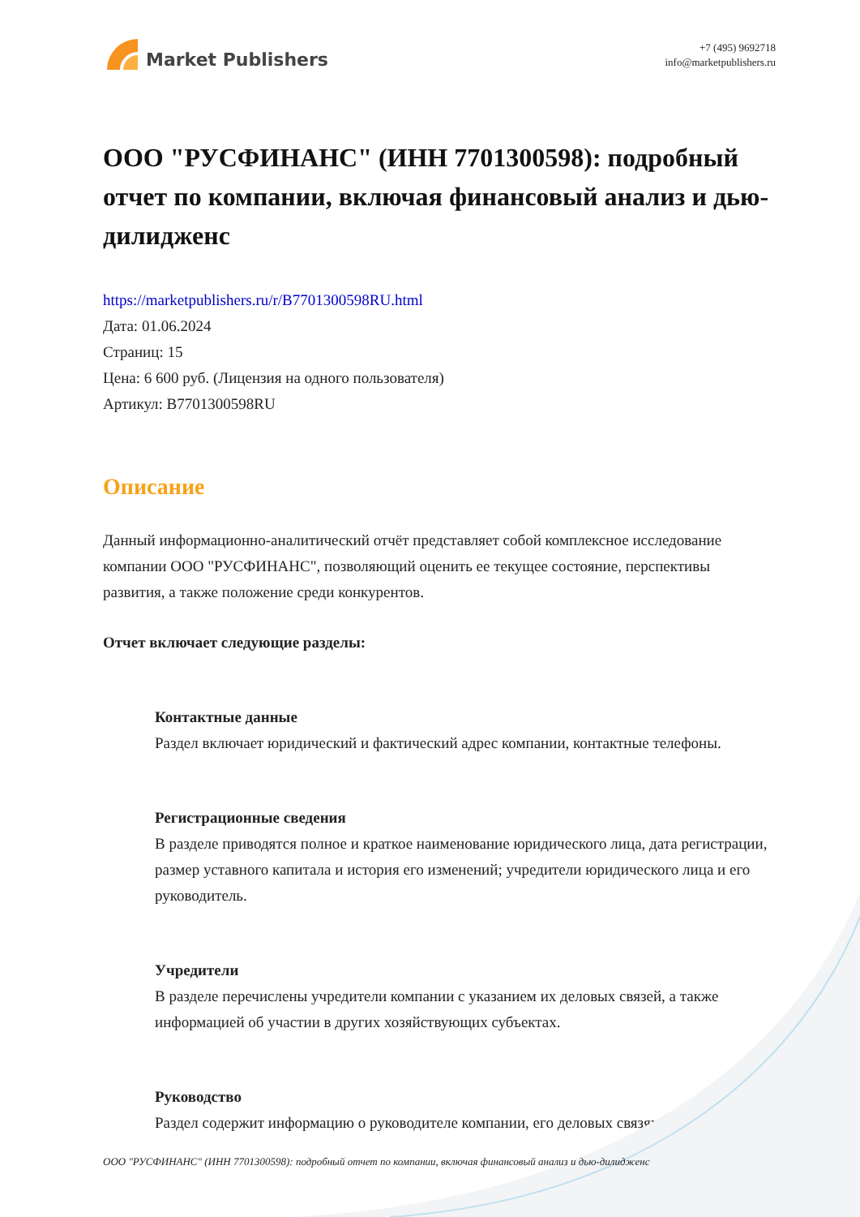Market Publishers
+7 (495) 9692718
info@marketpublishers.ru
ООО "РУСФИНАНС" (ИНН 7701300598): подробный отчет по компании, включая финансовый анализ и дью-дилидженс
https://marketpublishers.ru/r/B7701300598RU.html
Дата: 01.06.2024
Страниц: 15
Цена: 6 600 руб. (Лицензия на одного пользователя)
Артикул: B7701300598RU
Описание
Данный информационно-аналитический отчёт представляет собой комплексное исследование компании ООО "РУСФИНАНС", позволяющий оценить ее текущее состояние, перспективы развития, а также положение среди конкурентов.
Отчет включает следующие разделы:
Контактные данные
Раздел включает юридический и фактический адрес компании, контактные телефоны.
Регистрационные сведения
В разделе приводятся полное и краткое наименование юридического лица, дата регистрации, размер уставного капитала и история его изменений; учредители юридического лица и его руководитель.
Учредители
В разделе перечислены учредители компании с указанием их деловых связей, а также информацией об участии в других хозяйствующих субъектах.
Руководство
Раздел содержит информацию о руководителе компании, его деловых связях,
ООО "РУСФИНАНС" (ИНН 7701300598): подробный отчет по компании, включая финансовый анализ и дью-дилидженс